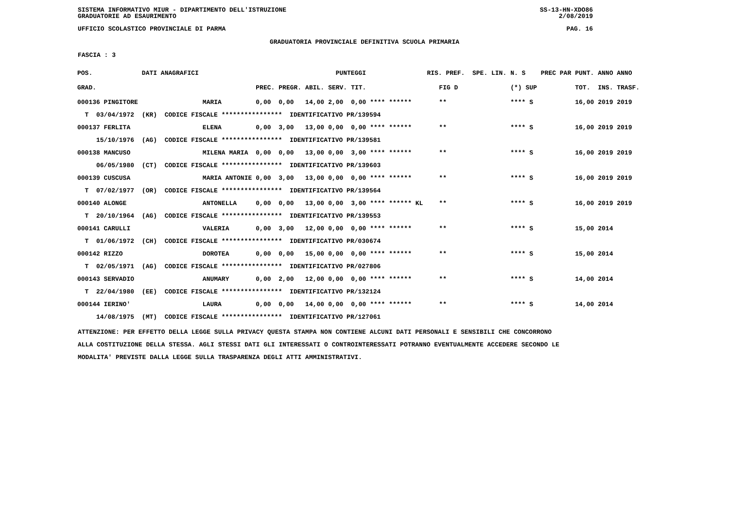SISTEMA INFORMATIVO MIUR - DIPARTIMENTO DELL'ISTRUZIONE
GRADUATORIE AD ESAURIMENTO SS-13-HN-XDO86
2/08/2019
UFFICIO SCOLASTICO PROVINCIALE DI PARMA PAG. 16
GRADUATORIA PROVINCIALE DEFINITIVA SCUOLA PRIMARIA
FASCIA : 3
| POS. | DATI ANAGRAFICI | | | PUNTEGGI | | | | RIS. PREF. SPE. LIN. | | N. S | PREC PAR | PUNT. | ANNO ANNO |
| --- | --- | --- | --- | --- | --- | --- | --- | --- | --- | --- | --- | --- | --- |
| GRAD. | | | PREC. | PREGR. | ABIL. | SERV. | TIT. | | FIG D | (*) SUP | | TOT. | INS. TRASF. |
| 000136 PINGITORE | | MARIA | 0,00 | 0,00 | 14,00 | 2,00 | 0,00 **** ****** | | ** | **** S | | 16,00 | 2019 2019 |
| T 03/04/1972 | (KR) CODICE FISCALE **************** IDENTIFICATIVO PR/139594 | | | | | | | | | | | | |
| 000137 FERLITA | | ELENA | 0,00 | 3,00 | 13,00 | 0,00 | 0,00 **** ****** | | ** | **** S | | 16,00 | 2019 2019 |
| 15/10/1976 | (AG) CODICE FISCALE **************** IDENTIFICATIVO PR/139581 | | | | | | | | | | | | |
| 000138 MANCUSO | | MILENA MARIA | 0,00 | 0,00 | 13,00 | 0,00 | 3,00 **** ****** | | ** | **** S | | 16,00 | 2019 2019 |
| 06/05/1980 | (CT) CODICE FISCALE **************** IDENTIFICATIVO PR/139603 | | | | | | | | | | | | |
| 000139 CUSCUSA | | MARIA ANTONIE | 0,00 | 3,00 | 13,00 | 0,00 | 0,00 **** ****** | | ** | **** S | | 16,00 | 2019 2019 |
| T 07/02/1977 | (OR) CODICE FISCALE **************** IDENTIFICATIVO PR/139564 | | | | | | | | | | | | |
| 000140 ALONGE | | ANTONELLA | 0,00 | 0,00 | 13,00 | 0,00 | 3,00 **** ****** KL | | ** | **** S | | 16,00 | 2019 2019 |
| T 20/10/1964 | (AG) CODICE FISCALE **************** IDENTIFICATIVO PR/139553 | | | | | | | | | | | | |
| 000141 CARULLI | | VALERIA | 0,00 | 3,00 | 12,00 | 0,00 | 0,00 **** ****** | | ** | **** S | | 15,00 | 2014 |
| T 01/06/1972 | (CH) CODICE FISCALE **************** IDENTIFICATIVO PR/030674 | | | | | | | | | | | | |
| 000142 RIZZO | | DOROTEA | 0,00 | 0,00 | 15,00 | 0,00 | 0,00 **** ****** | | ** | **** S | | 15,00 | 2014 |
| T 02/05/1971 | (AG) CODICE FISCALE **************** IDENTIFICATIVO PR/027806 | | | | | | | | | | | | |
| 000143 SERVADIO | | ANUMARY | 0,00 | 2,00 | 12,00 | 0,00 | 0,00 **** ****** | | ** | **** S | | 14,00 | 2014 |
| T 22/04/1980 | (EE) CODICE FISCALE **************** IDENTIFICATIVO PR/132124 | | | | | | | | | | | | |
| 000144 IERINO' | | LAURA | 0,00 | 0,00 | 14,00 | 0,00 | 0,00 **** ****** | | ** | **** S | | 14,00 | 2014 |
| 14/08/1975 | (MT) CODICE FISCALE **************** IDENTIFICATIVO PR/127061 | | | | | | | | | | | | |
ATTENZIONE: PER EFFETTO DELLA LEGGE SULLA PRIVACY QUESTA STAMPA NON CONTIENE ALCUNI DATI PERSONALI E SENSIBILI CHE CONCORRONO
ALLA COSTITUZIONE DELLA STESSA. AGLI STESSI DATI GLI INTERESSATI O CONTROINTERESSATI POTRANNO EVENTUALMENTE ACCEDERE SECONDO LE
MODALITA' PREVISTE DALLA LEGGE SULLA TRASPARENZA DEGLI ATTI AMMINISTRATIVI.